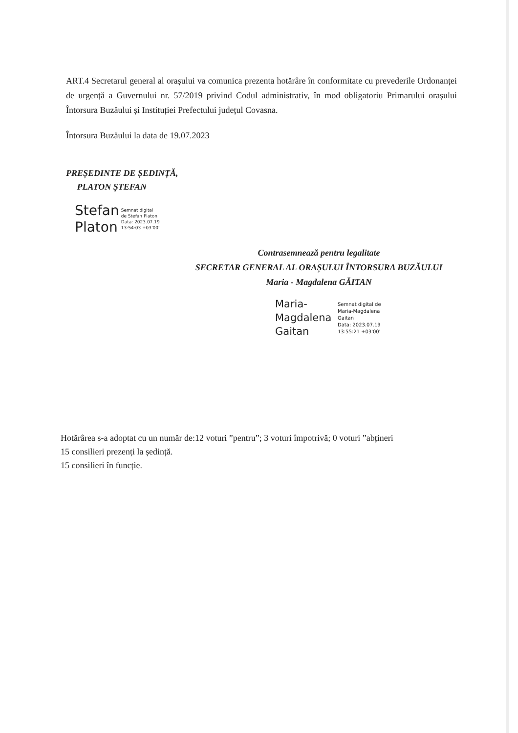ART.4 Secretarul general al orașului va comunica prezenta hotărâre în conformitate cu prevederile Ordonanței de urgență a Guvernului nr. 57/2019 privind Codul administrativ, în mod obligatoriu Primarului orașului Întorsura Buzăului și Instituției Prefectului județul Covasna.
Întorsura Buzăului la data de 19.07.2023
PREȘEDINTE DE ȘEDINȚĂ,
PLATON ȘTEFAN
Stefan
Platon
Semnat digital
de Stefan Platon
Data: 2023.07.19
13:54:03 +03'00'
Contrasemnează pentru legalitate
SECRETAR GENERAL AL ORAȘULUI ÎNTORSURA BUZĂULUI
Maria - Magdalena GĂITAN
Maria-
Magdalena
Gaitan
Semnat digital de
Maria-Magdalena
Gaitan
Data: 2023.07.19
13:55:21 +03'00'
Hotărârea s-a adoptat cu un număr de:12 voturi ”pentru”; 3 voturi împotrivă; 0 voturi ”abțineri
15 consilieri prezenți la ședință.
15 consilieri în funcție.